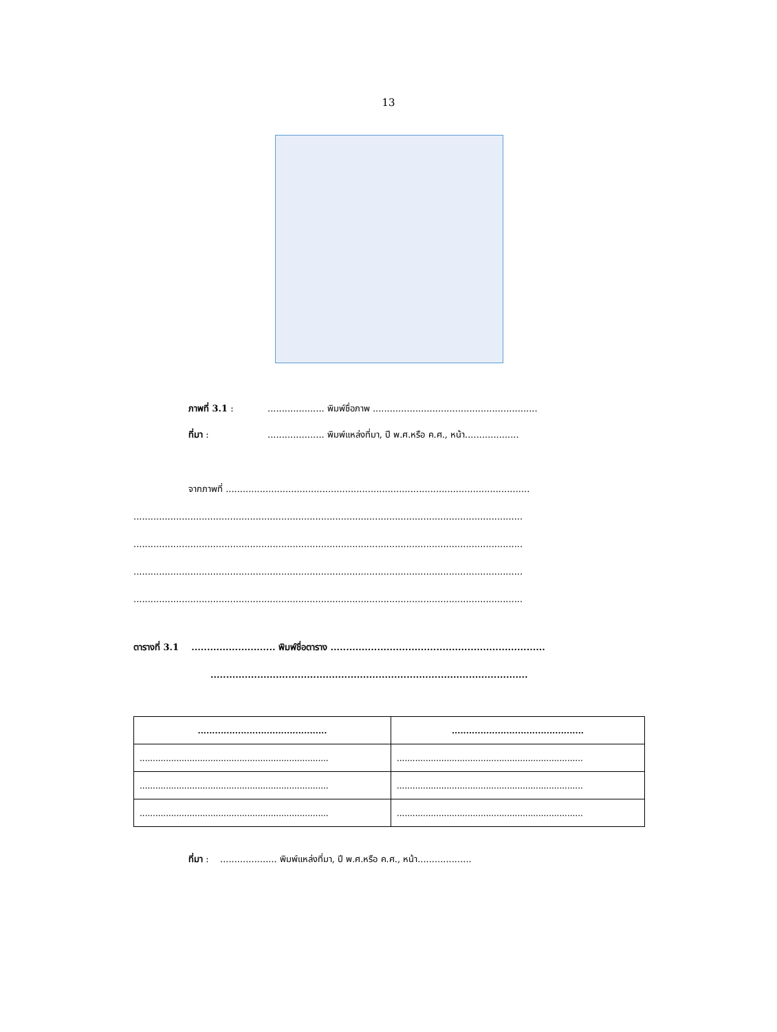13
ภาพที่ 3.1 :.................... พิมพ์ชื่อภาพ ..........................................................
ที่มา :.................... พิมพ์แหล่งที่มา, ปี พ.ศ.หรือ ค.ศ., หน้า...................
จากภาพที่ ...........................................................................................................
.........................................................................................................................................
.........................................................................................................................................
.........................................................................................................................................
.........................................................................................................................................
ตารางที่ 3.1 ........................... พิมพ์ชื่อตาราง .....................................................................
......................................................................................................
| ............................................. | .............................................. |
| --- | --- |
| ........................................................................ | ....................................................................... |
| ........................................................................ | ....................................................................... |
| ........................................................................ | ....................................................................... |
ที่มา : .................... พิมพ์แหล่งที่มา, ปี พ.ศ.หรือ ค.ศ., หน้า...................